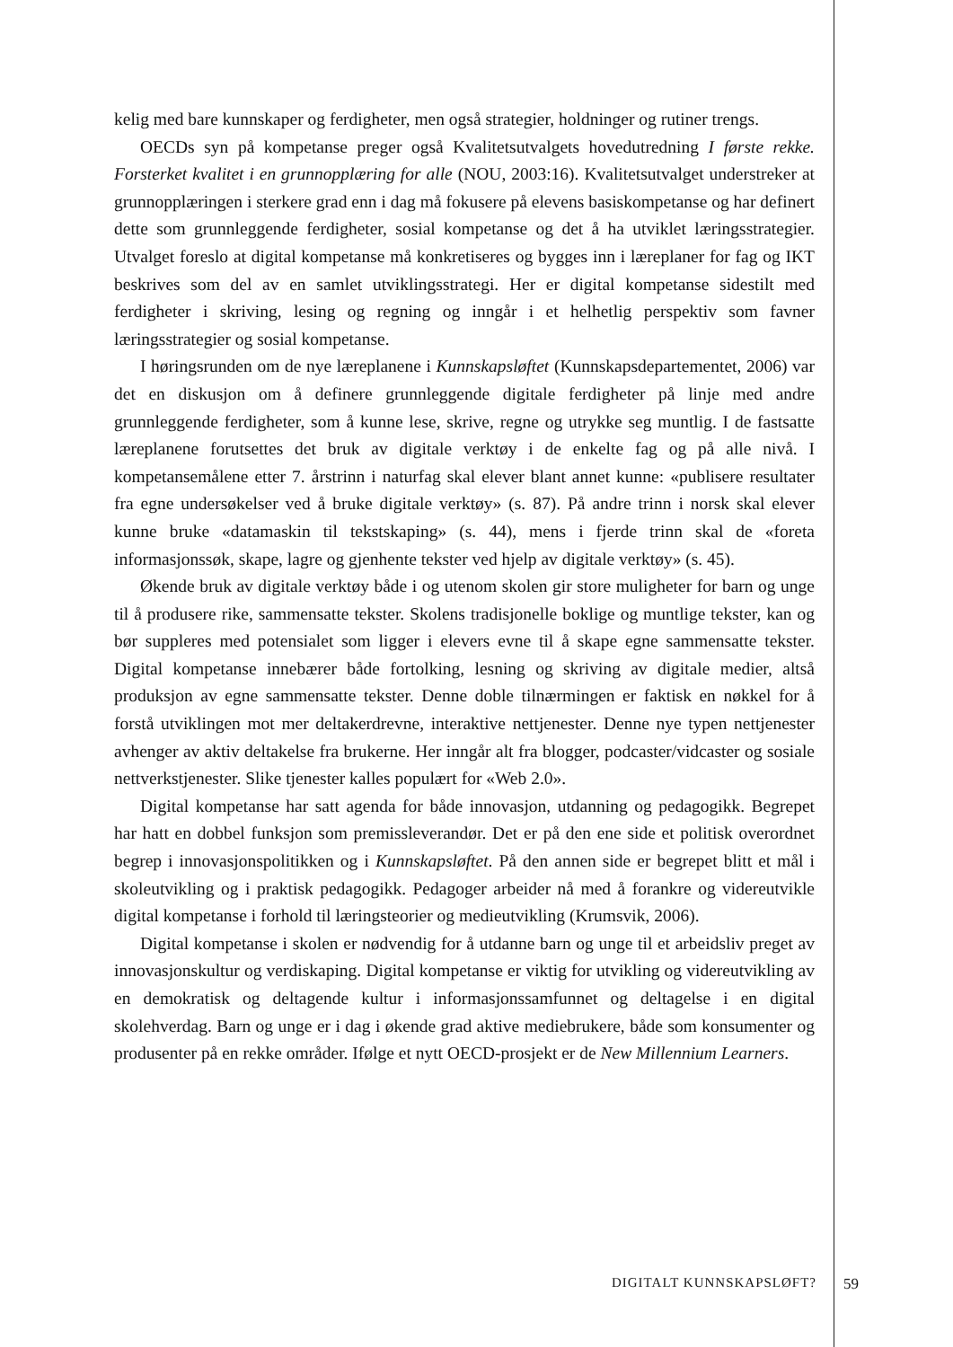kelig med bare kunnskaper og ferdigheter, men også strategier, holdninger og rutiner trengs.
OECDs syn på kompetanse preger også Kvalitetsutvalgets hovedutredning I første rekke. Forsterket kvalitet i en grunnopplæring for alle (NOU, 2003:16). Kvalitetsutvalget understreker at grunnopplæringen i sterkere grad enn i dag må fokusere på elevens basiskompetanse og har definert dette som grunnleggende ferdigheter, sosial kompetanse og det å ha utviklet læringsstrategier. Utvalget foreslo at digital kompetanse må konkretiseres og bygges inn i læreplaner for fag og IKT beskrives som del av en samlet utviklingsstrategi. Her er digital kompetanse sidestilt med ferdigheter i skriving, lesing og regning og inngår i et helhetlig perspektiv som favner læringsstrategier og sosial kompetanse.
I høringsrunden om de nye læreplanene i Kunnskapsløftet (Kunnskapsdepartementet, 2006) var det en diskusjon om å definere grunnleggende digitale ferdigheter på linje med andre grunnleggende ferdigheter, som å kunne lese, skrive, regne og utrykke seg muntlig. I de fastsatte læreplanene forutsettes det bruk av digitale verktøy i de enkelte fag og på alle nivå. I kompetansemålene etter 7. årstrinn i naturfag skal elever blant annet kunne: «publisere resultater fra egne undersøkelser ved å bruke digitale verktøy» (s. 87). På andre trinn i norsk skal elever kunne bruke «datamaskin til tekstskaping» (s. 44), mens i fjerde trinn skal de «foreta informasjonssøk, skape, lagre og gjenhente tekster ved hjelp av digitale verktøy» (s. 45).
Økende bruk av digitale verktøy både i og utenom skolen gir store muligheter for barn og unge til å produsere rike, sammensatte tekster. Skolens tradisjonelle boklige og muntlige tekster, kan og bør suppleres med potensialet som ligger i elevers evne til å skape egne sammensatte tekster. Digital kompetanse innebærer både fortolking, lesning og skriving av digitale medier, altså produksjon av egne sammensatte tekster. Denne doble tilnærmingen er faktisk en nøkkel for å forstå utviklingen mot mer deltakerdrevne, interaktive nettjenester. Denne nye typen nettjenester avhenger av aktiv deltakelse fra brukerne. Her inngår alt fra blogger, podcaster/vidcaster og sosiale nettverkstjenester. Slike tjenester kalles populært for «Web 2.0».
Digital kompetanse har satt agenda for både innovasjon, utdanning og pedagogikk. Begrepet har hatt en dobbel funksjon som premissleverandør. Det er på den ene side et politisk overordnet begrep i innovasjonspolitikken og i Kunnskapsløftet. På den annen side er begrepet blitt et mål i skoleutvikling og i praktisk pedagogikk. Pedagoger arbeider nå med å forankre og videreutvikle digital kompetanse i forhold til læringsteorier og medieutvikling (Krumsvik, 2006).
Digital kompetanse i skolen er nødvendig for å utdanne barn og unge til et arbeidsliv preget av innovasjonskultur og verdiskaping. Digital kompetanse er viktig for utvikling og videreutvikling av en demokratisk og deltagende kultur i informasjonssamfunnet og deltagelse i en digital skolehverdag. Barn og unge er i dag i økende grad aktive mediebrukere, både som konsumenter og produsenter på en rekke områder. Ifølge et nytt OECD-prosjekt er de New Millennium Learners.
DIGITALT KUNNSKAPSLØFT? 59